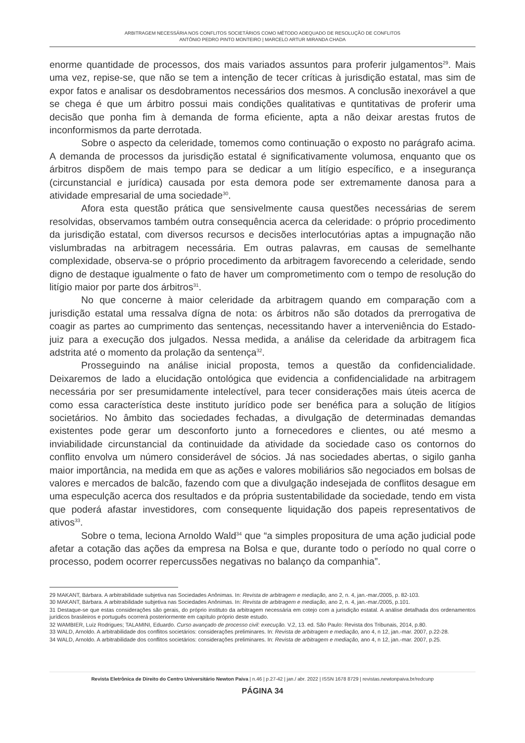ARBITRAGEM NECESSÁRIA NOS CONFLITOS SOCIETÁRIOS COMO MÉTODO ADEQUADO DE RESOLUÇÃO DE CONFLITOS
ANTÓNIO PEDRO PINTO MONTEIRO | MARCELO ARTUR MIRANDA CHADA
enorme quantidade de processos, dos mais variados assuntos para proferir julgamentos<sup>29</sup>. Mais uma vez, repise-se, que não se tem a intenção de tecer críticas à jurisdição estatal, mas sim de expor fatos e analisar os desdobramentos necessários dos mesmos. A conclusão inexorável a que se chega é que um árbitro possui mais condições qualitativas e quntitativas de proferir uma decisão que ponha fim à demanda de forma eficiente, apta a não deixar arestas frutos de inconformismos da parte derrotada.
Sobre o aspecto da celeridade, tomemos como continuação o exposto no parágrafo acima. A demanda de processos da jurisdição estatal é significativamente volumosa, enquanto que os árbitros dispõem de mais tempo para se dedicar a um litígio específico, e a insegurança (circunstancial e jurídica) causada por esta demora pode ser extremamente danosa para a atividade empresarial de uma sociedade<sup>30</sup>.
Afora esta questão prática que sensivelmente causa questões necessárias de serem resolvidas, observamos também outra consequência acerca da celeridade: o próprio procedimento da jurisdição estatal, com diversos recursos e decisões interlocutórias aptas a impugnação não vislumbradas na arbitragem necessária. Em outras palavras, em causas de semelhante complexidade, observa-se o próprio procedimento da arbitragem favorecendo a celeridade, sendo digno de destaque igualmente o fato de haver um comprometimento com o tempo de resolução do litígio maior por parte dos árbitros<sup>31</sup>.
No que concerne à maior celeridade da arbitragem quando em comparação com a jurisdição estatal uma ressalva dígna de nota: os árbitros não são dotados da prerrogativa de coagir as partes ao cumprimento das sentenças, necessitando haver a interveniência do Estado-juiz para a execução dos julgados. Nessa medida, a análise da celeridade da arbitragem fica adstrita até o momento da prolação da sentença<sup>32</sup>.
Prosseguindo na análise inicial proposta, temos a questão da confidencialidade. Deixaremos de lado a elucidação ontológica que evidencia a confidencialidade na arbitragem necessária por ser presumidamente intelectível, para tecer considerações mais úteis acerca de como essa característica deste instituto jurídico pode ser benéfica para a solução de litígios societários. No âmbito das sociedades fechadas, a divulgação de determinadas demandas existentes pode gerar um desconforto junto a fornecedores e clientes, ou até mesmo a inviabilidade circunstancial da continuidade da atividade da sociedade caso os contornos do conflito envolva um número considerável de sócios. Já nas sociedades abertas, o sigilo ganha maior importância, na medida em que as ações e valores mobiliários são negociados em bolsas de valores e mercados de balcão, fazendo com que a divulgação indesejada de conflitos desague em uma especulção acerca dos resultados e da própria sustentabilidade da sociedade, tendo em vista que poderá afastar investidores, com consequente liquidação dos papeis representativos de ativos<sup>33</sup>.
Sobre o tema, leciona Arnoldo Wald<sup>34</sup> que “a simples propositura de uma ação judicial pode afetar a cotação das ações da empresa na Bolsa e que, durante todo o período no qual corre o processo, podem ocorrer repercussões negativas no balanço da companhia”.
29 MAKANT, Bárbara. A arbitrabilidade subjetiva nas Sociedades Anônimas. In: Revista de arbitragem e mediação, ano 2, n. 4, jan.-mar./2005, p. 82-103.
30 MAKANT, Bárbara. A arbitrabilidade subjetiva nas Sociedades Anônimas. In: Revista de arbitragem e mediação, ano 2, n. 4, jan.-mar./2005, p.101.
31 Destaque-se que estas considerações são gerais, do próprio instituto da arbitragem necessária em cotejo com a jurisdição estatal. A análise detalhada dos ordenamentos jurídicos brasileiros e português ocorrerá posteriormente em capítulo próprio deste estudo.
32 WAMBIER, Luíz Rodrigues; TALAMINI, Eduardo. Curso avançado de processo civil: execução. V.2, 13. ed. São Paulo: Revista dos Tribunais, 2014, p.80.
33 WALD, Arnoldo. A arbitrabilidade dos conflitos societários: considerações preliminares. In: Revista de arbitragem e mediação, ano 4, n 12, jan.-mar. 2007, p.22-28.
34 WALD, Arnoldo. A arbitrabilidade dos conflitos societários: considerações preliminares. In: Revista de arbitragem e mediação, ano 4, n 12, jan.-mar. 2007, p.25.
Revista Eletrônica de Direito do Centro Universitário Newton Paiva | n.46 | p.27-42 | jan./ abr. 2022 | ISSN 1678 8729 | revistas.newtonpaiva.br/redcunp
PÁGINA 34